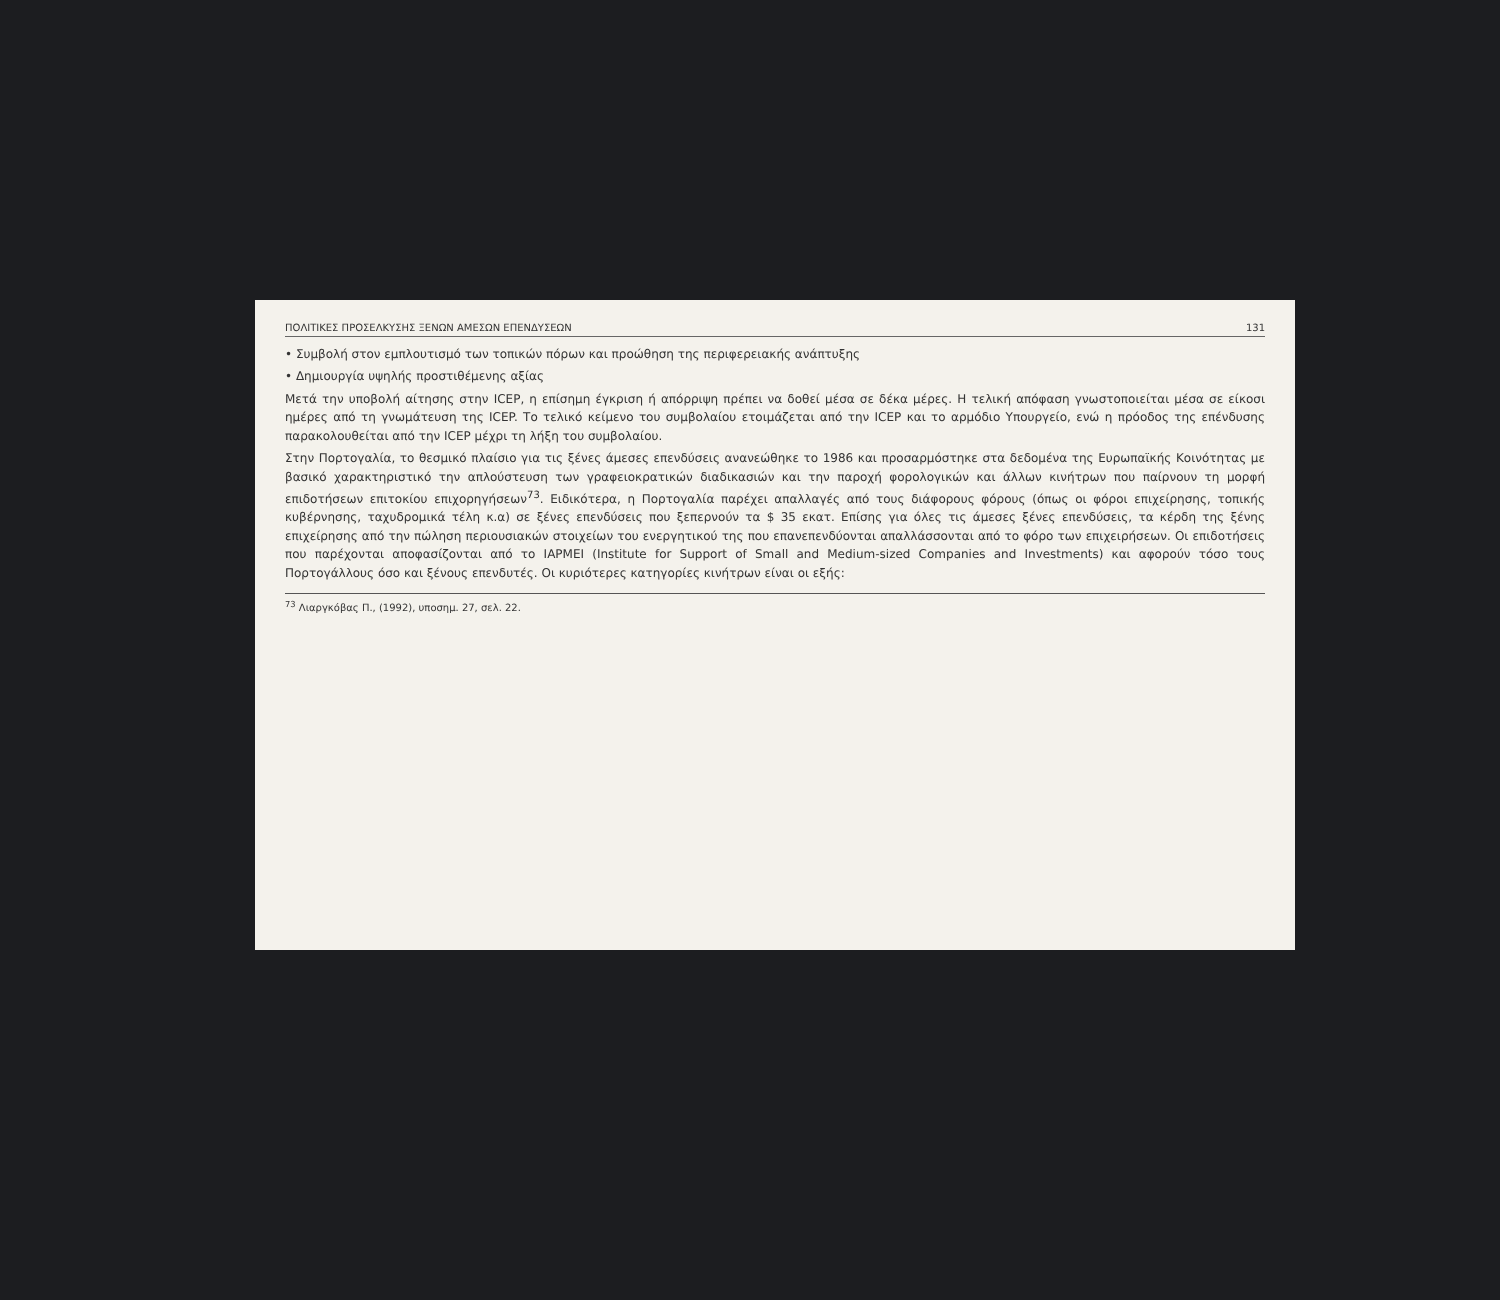ΠΟΛΙΤΙΚΕΣ ΠΡΟΣΕΛΚΥΣΗΣ ΞΕΝΩΝ ΑΜΕΣΩΝ ΕΠΕΝΔΥΣΕΩΝ 131
• Συμβολή στον εμπλουτισμό των τοπικών πόρων και προώθηση της περιφερειακής ανάπτυξης
• Δημιουργία υψηλής προστιθέμενης αξίας
Μετά την υποβολή αίτησης στην ICEP, η επίσημη έγκριση ή απόρριψη πρέπει να δοθεί μέσα σε δέκα μέρες. Η τελική απόφαση γνωστοποιείται μέσα σε είκοσι ημέρες από τη γνωμάτευση της ICEP. Το τελικό κείμενο του συμβολαίου ετοιμάζεται από την ICEP και το αρμόδιο Υπουργείο, ενώ η πρόοδος της επένδυσης παρακολουθείται από την ICEP μέχρι τη λήξη του συμβολαίου.
Στην Πορτογαλία, το θεσμικό πλαίσιο για τις ξένες άμεσες επενδύσεις ανανεώθηκε το 1986 και προσαρμόστηκε στα δεδομένα της Ευρωπαϊκής Κοινότητας με βασικό χαρακτηριστικό την απλούστευση των γραφειοκρατικών διαδικασιών και την παροχή φορολογικών και άλλων κινήτρων που παίρνουν τη μορφή επιδοτήσεων επιτοκίου επιχορηγήσεων<sup>73</sup>. Ειδικότερα, η Πορτογαλία παρέχει απαλλαγές από τους διάφορους φόρους (όπως οι φόροι επιχείρησης, τοπικής κυβέρνησης, ταχυδρομικά τέλη κ.α) σε ξένες επενδύσεις που ξεπερνούν τα $ 35 εκατ. Επίσης για όλες τις άμεσες ξένες επενδύσεις, τα κέρδη της ξένης επιχείρησης από την πώληση περιουσιακών στοιχείων του ενεργητικού της που επανεπενδύονται απαλλάσσονται από το φόρο των επιχειρήσεων. Οι επιδοτήσεις που παρέχονται αποφασίζονται από το IAPMEI (Institute for Support of Small and Medium-sized Companies and Investments) και αφορούν τόσο τους Πορτογάλλους όσο και ξένους επενδυτές. Οι κυριότερες κατηγορίες κινήτρων είναι οι εξής:
<sup>73</sup> Λιαργκόβας Π., (1992), υποσημ. 27, σελ. 22.